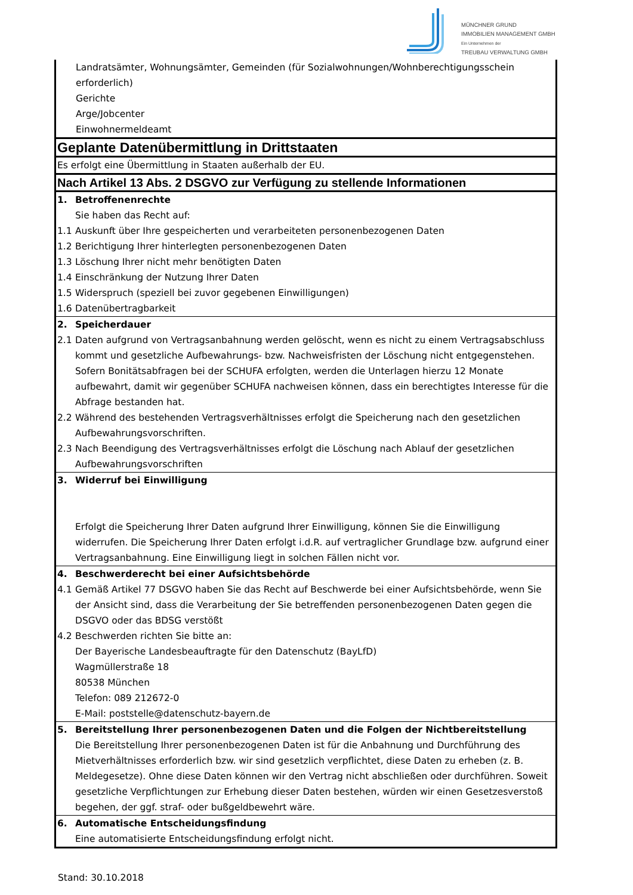MÜNCHNER GRUND
IMMOBILIEN MANAGEMENT GMBH
Ein Unternehmen der
TREUBAU VERWALTUNG GMBH
| Landratsämter, Wohnungsämter, Gemeinden (für Sozialwohnungen/Wohnberechtigungsschein erforderlich) Gerichte Arge/Jobcenter Einwohnermeldeamt | |
| Geplante Datenübermittlung in Drittstaaten | |
| Es erfolgt eine Übermittlung in Staaten außerhalb der EU. | |
| Nach Artikel 13 Abs. 2 DSGVO zur Verfügung zu stellende Informationen | |
| 1. | Betroffenenrechte Sie haben das Recht auf: |
| 1.1 1.2 1.3 1.4 1.5 1.6 | Auskunft über Ihre gespeicherten und verarbeiteten personenbezogenen Daten Berichtigung Ihrer hinterlegten personenbezogenen Daten Löschung Ihrer nicht mehr benötigten Daten Einschränkung der Nutzung Ihrer Daten Widerspruch (speziell bei zuvor gegebenen Einwilligungen) Datenübertragbarkeit |
| 2. | Speicherdauer |
| 2.1 | Daten aufgrund von Vertragsanbahnung werden gelöscht, wenn es nicht zu einem Vertragsabschluss kommt und gesetzliche Aufbewahrungs- bzw. Nachweisfristen der Löschung nicht entgegenstehen. Sofern Bonitätsabfragen bei der SCHUFA erfolgten, werden die Unterlagen hierzu 12 Monate aufbewahrt, damit wir gegenüber SCHUFA nachweisen können, dass ein berechtigtes Interesse für die Abfrage bestanden hat. |
| 2.2 | Während des bestehenden Vertragsverhältnisses erfolgt die Speicherung nach den gesetzlichen Aufbewahrungsvorschriften. |
| 2.3 | Nach Beendigung des Vertragsverhältnisses erfolgt die Löschung nach Ablauf der gesetzlichen Aufbewahrungsvorschriften |
| 3. | Widerruf bei Einwilligung Erfolgt die Speicherung Ihrer Daten aufgrund Ihrer Einwilligung, können Sie die Einwilligung widerrufen. Die Speicherung Ihrer Daten erfolgt i.d.R. auf vertraglicher Grundlage bzw. aufgrund einer Vertragsanbahnung. Eine Einwilligung liegt in solchen Fällen nicht vor. |
| 4. | Beschwerderecht bei einer Aufsichtsbehörde |
| 4.1 | Gemäß Artikel 77 DSGVO haben Sie das Recht auf Beschwerde bei einer Aufsichtsbehörde, wenn Sie der Ansicht sind, dass die Verarbeitung der Sie betreffenden personenbezogenen Daten gegen die DSGVO oder das BDSG verstößt |
| 4.2 | Beschwerden richten Sie bitte an: Der Bayerische Landesbeauftragte für den Datenschutz (BayLfD) Wagmüllerstraße 18 80538 München Telefon: 089 212672-0 E-Mail: poststelle@datenschutz-bayern.de |
| 5. | Bereitstellung Ihrer personenbezogenen Daten und die Folgen der Nichtbereitstellung Die Bereitstellung Ihrer personenbezogenen Daten ist für die Anbahnung und Durchführung des Mietverhältnisses erforderlich bzw. wir sind gesetzlich verpflichtet, diese Daten zu erheben (z. B. Meldegesetze). Ohne diese Daten können wir den Vertrag nicht abschließen oder durchführen. Soweit gesetzliche Verpflichtungen zur Erhebung dieser Daten bestehen, würden wir einen Gesetzesverstoß begehen, der ggf. straf- oder bußgeldbewehrt wäre. |
| 6. | Automatische Entscheidungsfindung Eine automatisierte Entscheidungsfindung erfolgt nicht. |
Stand: 30.10.2018